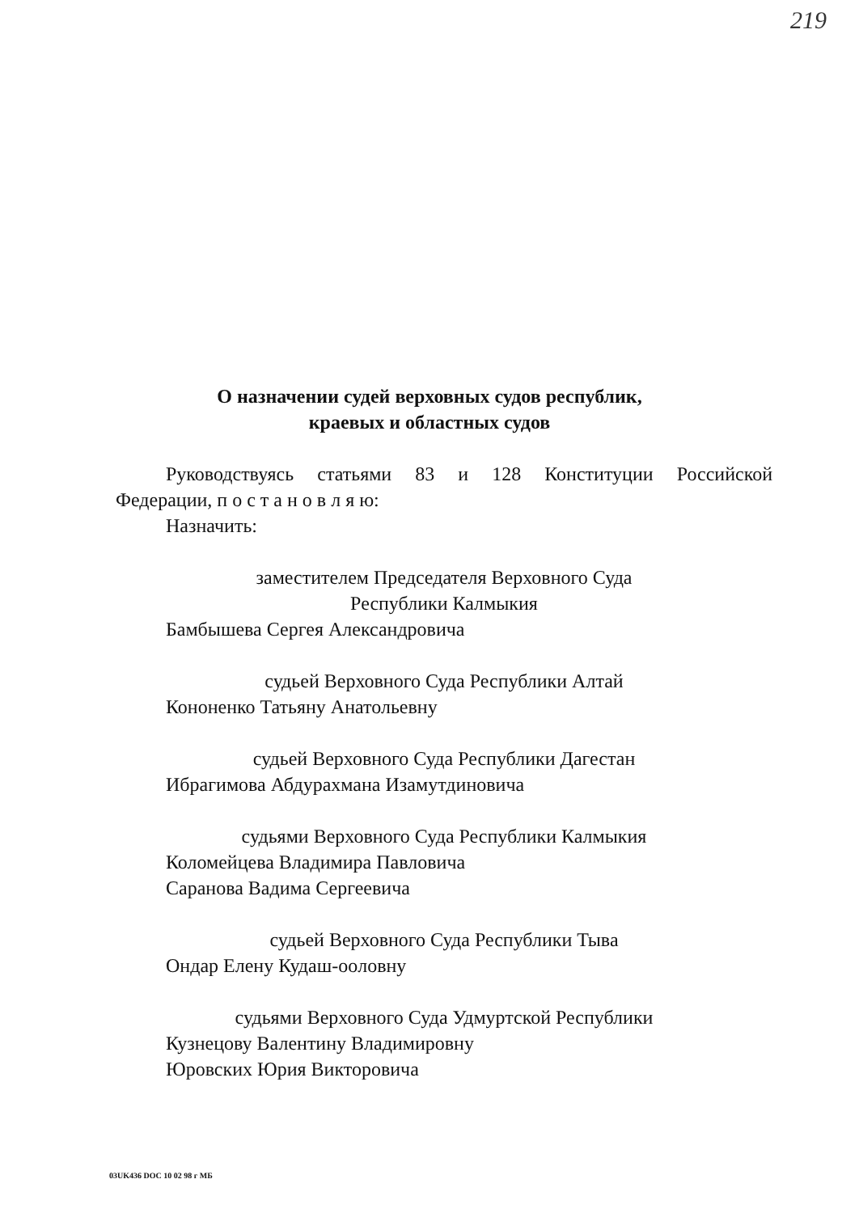219
О назначении судей верховных судов республик,
краевых и областных судов
Руководствуясь статьями 83 и 128 Конституции Российской
Федерации, п о с т а н о в л я ю:
Назначить:
заместителем Председателя Верховного Суда
Республики Калмыкия
Бамбышева Сергея Александровича
судьей Верховного Суда Республики Алтай
Кононенко Татьяну Анатольевну
судьей Верховного Суда Республики Дагестан
Ибрагимова Абдурахмана Изамутдиновича
судьями Верховного Суда Республики Калмыкия
Коломейцева Владимира Павловича
Саранова Вадима Сергеевича
судьей Верховного Суда Республики Тыва
Ондар Елену Кудаш-ooловну
судьями Верховного Суда Удмуртской Республики
Кузнецову Валентину Владимировну
Юровских Юрия Викторовича
03UK436 DOC 10 02 98 г МБ